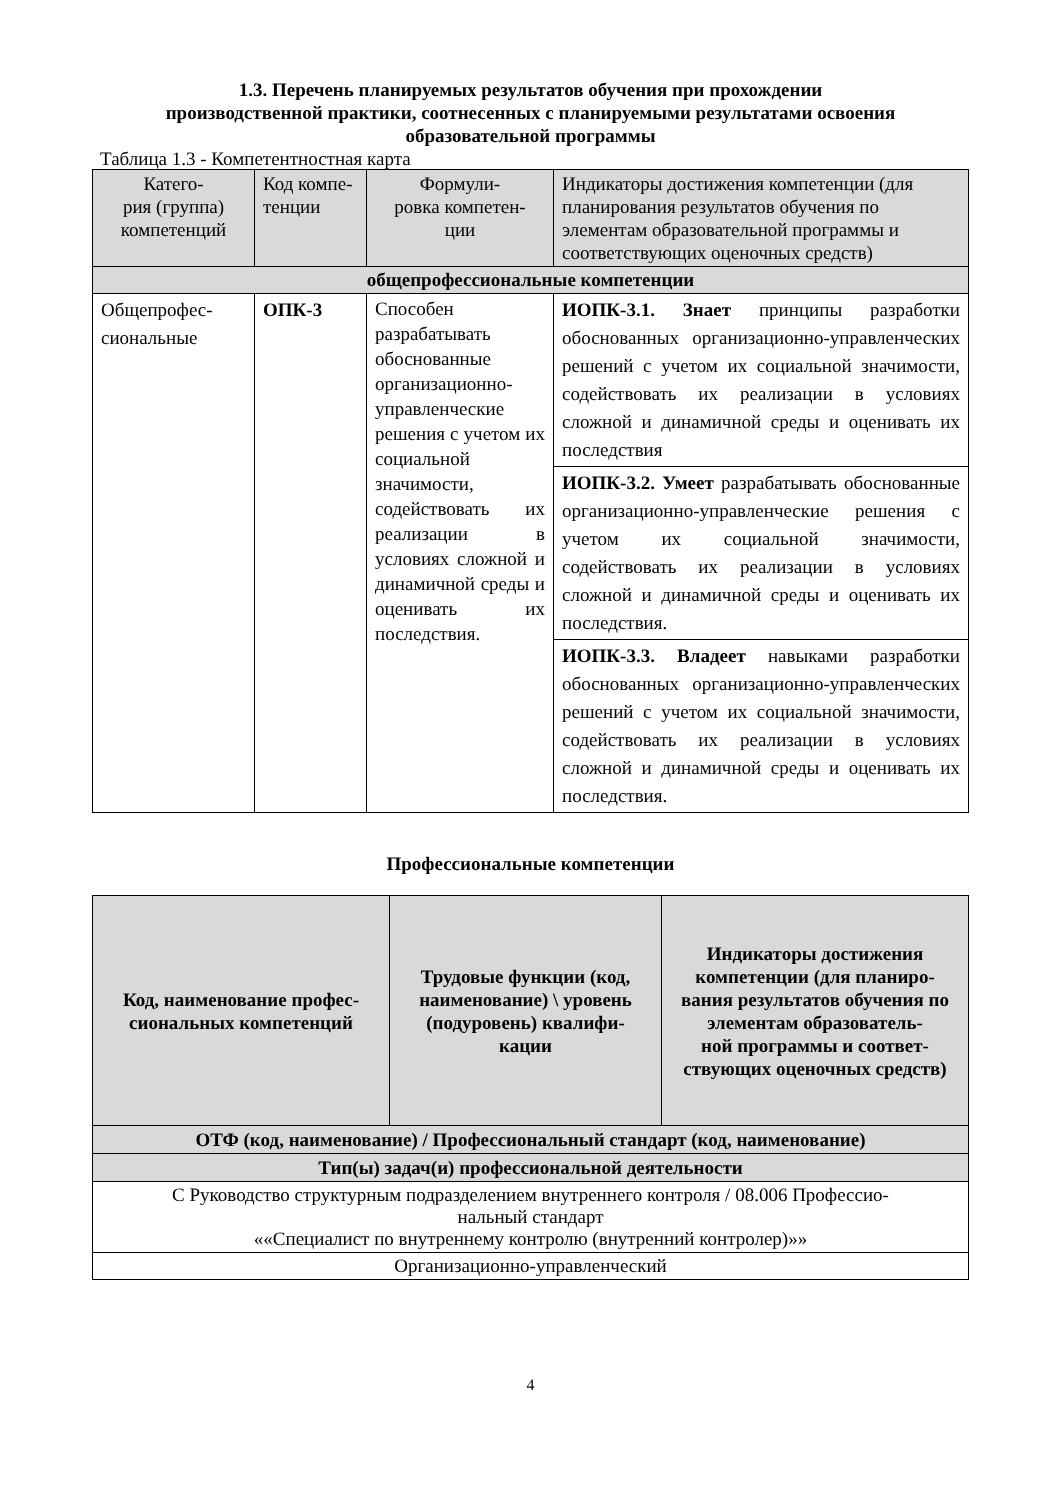1.3. Перечень планируемых результатов обучения при прохождении
производственной практики, соотнесенных с планируемыми результатами освоения образовательной программы
Таблица 1.3 - Компетентностная карта
| Катего- рия (группа) компетенций | Код компе- тенции | Формули- ровка компетен- ции | Индикаторы достижения компетенции (для планирования результатов обучения по элементам образовательной программы и соответствующих оценочных средств) |
| общепрофессиональные компетенции | | | |
| Общепрофес- сиональные | ОПК-3 | Способен разрабатывать обоснованные организационно-управленческие решения с учетом их социальной значимости, содействовать их реализации в условиях сложной и динамичной среды и оценивать их последствия. | ИОПК-3.1. Знает принципы разработки обоснованных организационно-управленческих решений с учетом их социальной значимости, содействовать их реализации в условиях сложной и динамичной среды и оценивать их последствия |
| | | | ИОПК-3.2. Умеет разрабатывать обоснованные организационно-управленческие решения с учетом их социальной значимости, содействовать их реализации в условиях сложной и динамичной среды и оценивать их последствия. |
| | | | ИОПК-3.3. Владеет навыками разработки обоснованных организационно-управленческих решений с учетом их социальной значимости, содействовать их реализации в условиях сложной и динамичной среды и оценивать их последствия. |
Профессиональные компетенции
| Код, наименование профес- сиональных компетенций | Трудовые функции (код, наименование) \ уровень (подуровень) квалифи- кации | Индикаторы достижения компетенции (для планиро- вания результатов обучения по элементам образователь- ной программы и соответ- ствующих оценочных средств) |
| --- | --- | --- |
| ОТФ (код, наименование) / Профессиональный стандарт (код, наименование) | | |
| Тип(ы) задач(и) профессиональной деятельности | | |
| С Руководство структурным подразделением внутреннего контроля / 08.006 Профессио- нальный стандарт ««Специалист по внутреннему контролю (внутренний контролер)»» | | |
| Организационно-управленческий | | |
4